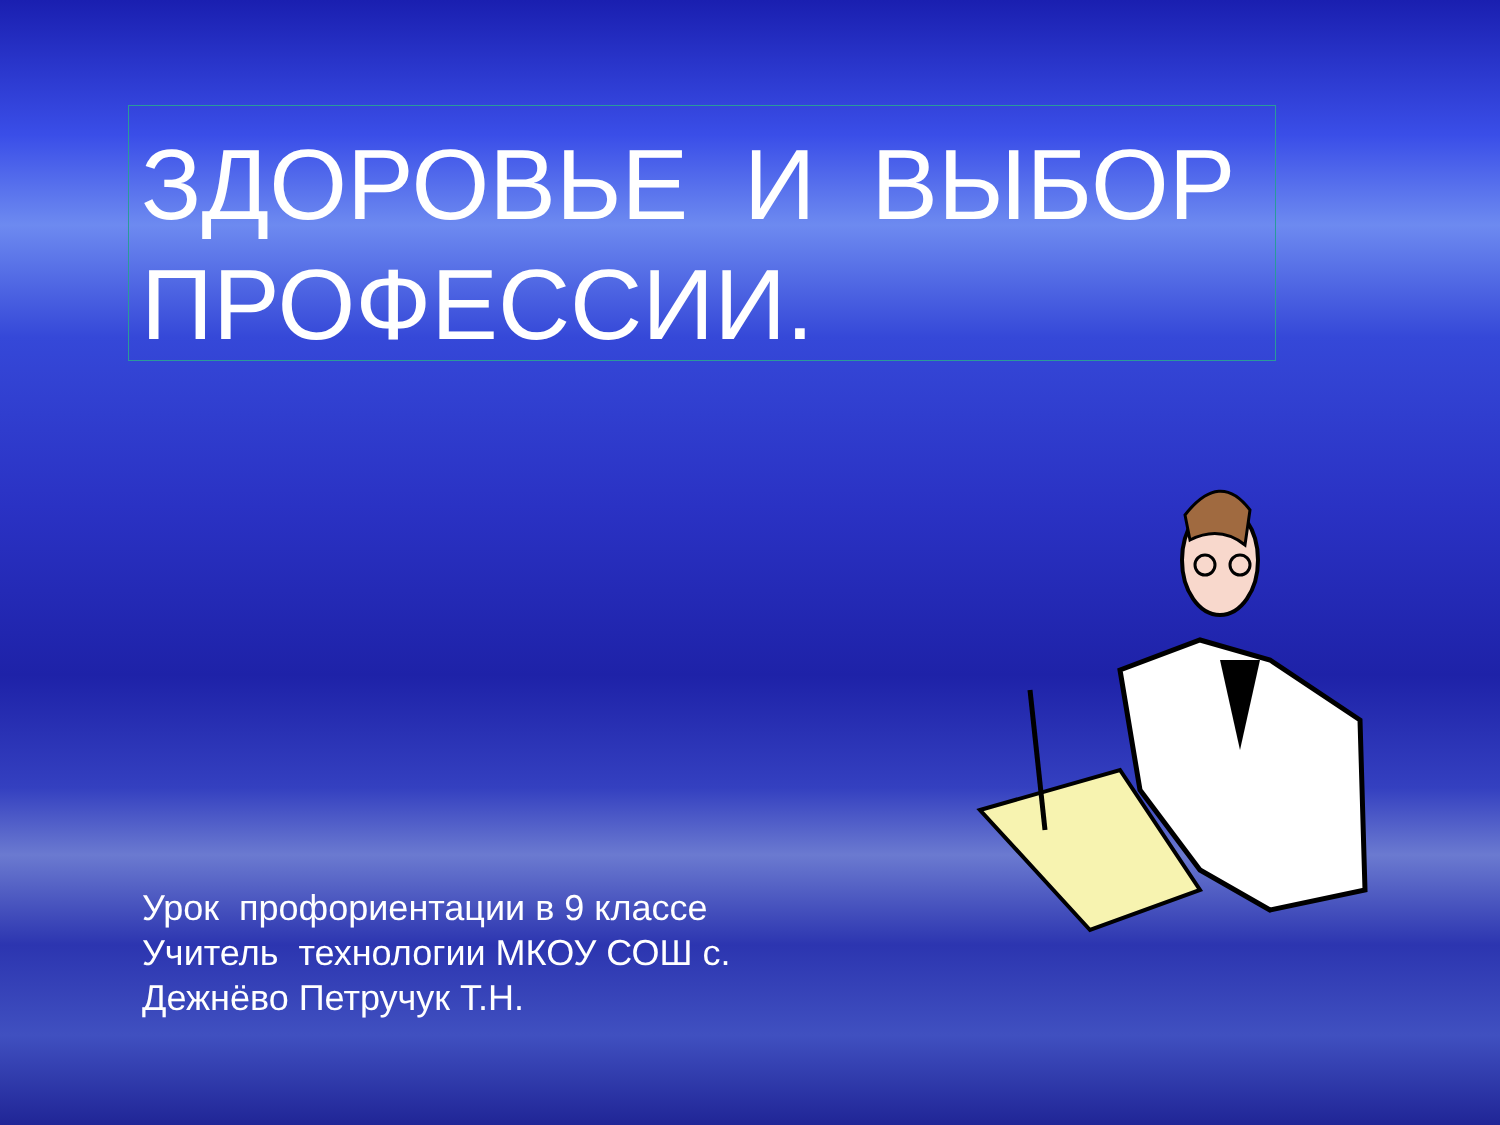ЗДОРОВЬЕ И ВЫБОР ПРОФЕССИИ.
Урок профориентации в 9 классе
Учитель технологии МКОУ СОШ с.
Дежнёво Петручук Т.Н.